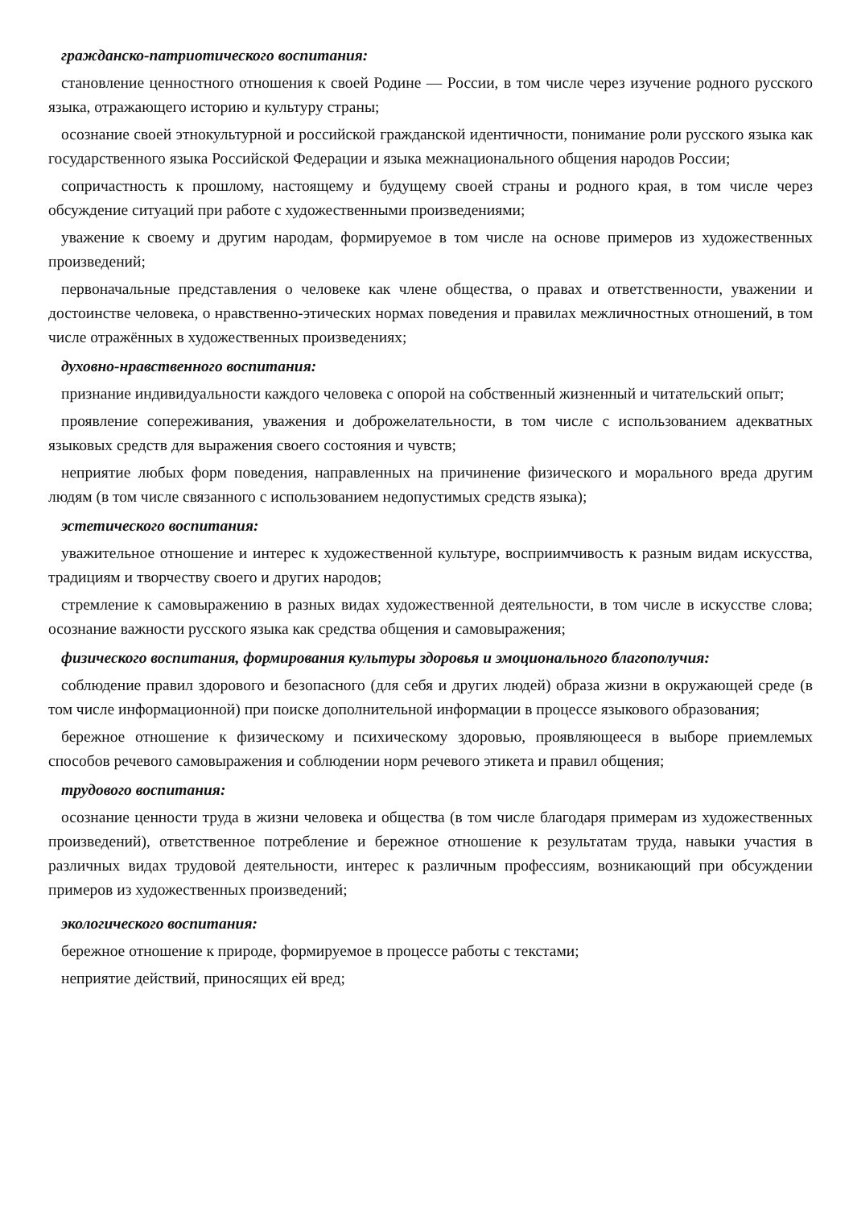гражданско-патриотического воспитания:
становление ценностного отношения к своей Родине — России, в том числе через изучение родного русского языка, отражающего историю и культуру страны;
осознание своей этнокультурной и российской гражданской идентичности, понимание роли русского языка как государственного языка Российской Федерации и языка межнационального общения народов России;
сопричастность к прошлому, настоящему и будущему своей страны и родного края, в том числе через обсуждение ситуаций при работе с художественными произведениями;
уважение к своему и другим народам, формируемое в том числе на основе примеров из художественных произведений;
первоначальные представления о человеке как члене общества, о правах и ответственности, уважении и достоинстве человека, о нравственно-этических нормах поведения и правилах межличностных отношений, в том числе отражённых в художественных произведениях;
духовно-нравственного воспитания:
признание индивидуальности каждого человека с опорой на собственный жизненный и читательский опыт;
проявление сопереживания, уважения и доброжелательности, в том числе с использованием адекватных языковых средств для выражения своего состояния и чувств;
неприятие любых форм поведения, направленных на причинение физического и морального вреда другим людям (в том числе связанного с использованием недопустимых средств языка);
эстетического воспитания:
уважительное отношение и интерес к художественной культуре, восприимчивость к разным видам искусства, традициям и творчеству своего и других народов;
стремление к самовыражению в разных видах художественной деятельности, в том числе в искусстве слова; осознание важности русского языка как средства общения и самовыражения;
физического воспитания, формирования культуры здоровья и эмоционального благополучия:
соблюдение правил здорового и безопасного (для себя и других людей) образа жизни в окружающей среде (в том числе информационной) при поиске дополнительной информации в процессе языкового образования;
бережное отношение к физическому и психическому здоровью, проявляющееся в выборе приемлемых способов речевого самовыражения и соблюдении норм речевого этикета и правил общения;
трудового воспитания:
осознание ценности труда в жизни человека и общества (в том числе благодаря примерам из художественных произведений), ответственное потребление и бережное отношение к результатам труда, навыки участия в различных видах трудовой деятельности, интерес к различным профессиям, возникающий при обсуждении примеров из художественных произведений;
экологического воспитания:
бережное отношение к природе, формируемое в процессе работы с текстами;
неприятие действий, приносящих ей вред;